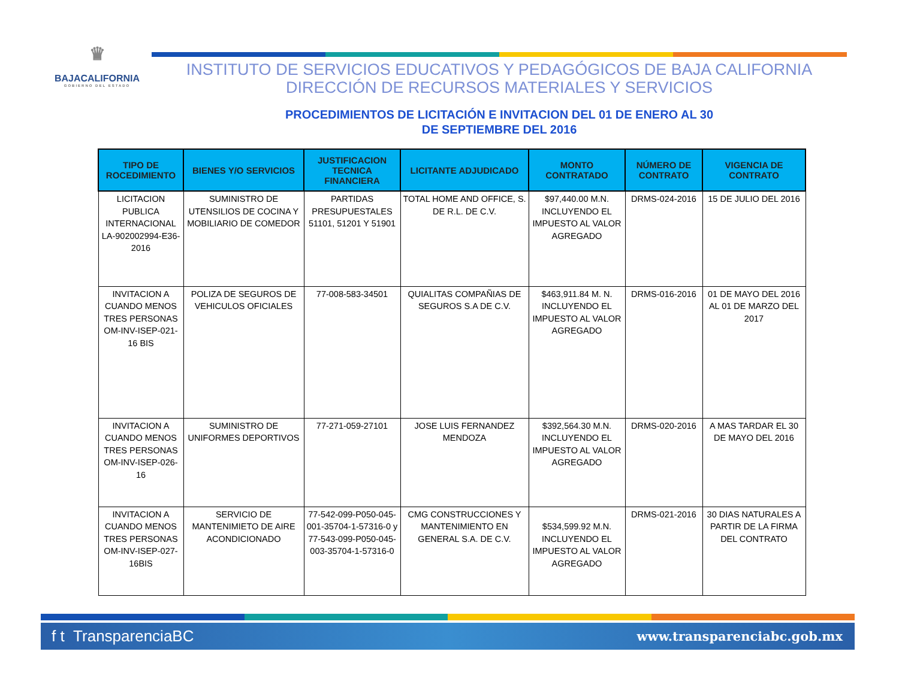♛
BAJACALIFORNIA
GOBIERNO DEL ESTADO
INSTITUTO DE SERVICIOS EDUCATIVOS Y PEDAGÓGICOS DE BAJA CALIFORNIA
DIRECCIÓN DE RECURSOS MATERIALES Y SERVICIOS
PROCEDIMIENTOS DE LICITACIÓN E INVITACION DEL 01 DE ENERO AL 30
DE SEPTIEMBRE DEL 2016
| TIPO DE ROCEDIMIENTO | BIENES Y/O SERVICIOS | JUSTIFICACION TECNICA FINANCIERA | LICITANTE ADJUDICADO | MONTO CONTRATADO | NÚMERO DE CONTRATO | VIGENCIA DE CONTRATO |
| --- | --- | --- | --- | --- | --- | --- |
| LICITACION PUBLICA INTERNACIONAL LA-902002994-E36-2016 | SUMINISTRO DE UTENSILIOS DE COCINA Y MOBILIARIO DE COMEDOR | PARTIDAS PRESUPUESTALES 51101, 51201 Y 51901 | TOTAL HOME AND OFFICE, S. DE R.L. DE C.V. | $97,440.00 M.N. INCLUYENDO EL IMPUESTO AL VALOR AGREGADO | DRMS-024-2016 | 15 DE JULIO DEL 2016 |
| INVITACION A CUANDO MENOS TRES PERSONAS OM-INV-ISEP-021-16 BIS | POLIZA DE SEGUROS DE VEHICULOS OFICIALES | 77-008-583-34501 | QUIALITAS COMPAÑIAS DE SEGUROS S.A DE C.V. | $463,911.84 M. N. INCLUYENDO EL IMPUESTO AL VALOR AGREGADO | DRMS-016-2016 | 01 DE MAYO DEL 2016 AL 01 DE MARZO DEL 2017 |
| INVITACION A CUANDO MENOS TRES PERSONAS OM-INV-ISEP-026-16 | SUMINISTRO DE UNIFORMES DEPORTIVOS | 77-271-059-27101 | JOSE LUIS FERNANDEZ MENDOZA | $392,564.30 M.N. INCLUYENDO EL IMPUESTO AL VALOR AGREGADO | DRMS-020-2016 | A MAS TARDAR EL 30 DE MAYO DEL 2016 |
| INVITACION A CUANDO MENOS TRES PERSONAS OM-INV-ISEP-027-16BIS | SERVICIO DE MANTENIMIETO DE AIRE ACONDICIONADO | 77-542-099-P050-045-001-35704-1-57316-0 y 77-543-099-P050-045-003-35704-1-57316-0 | CMG CONSTRUCCIONES Y MANTENIMIENTO EN GENERAL S.A. DE C.V. | $534,599.92 M.N. INCLUYENDO EL IMPUESTO AL VALOR AGREGADO | DRMS-021-2016 | 30 DIAS NATURALES A PARTIR DE LA FIRMA DEL CONTRATO |
f t TransparenciaBC www.transparenciabc.gob.mx